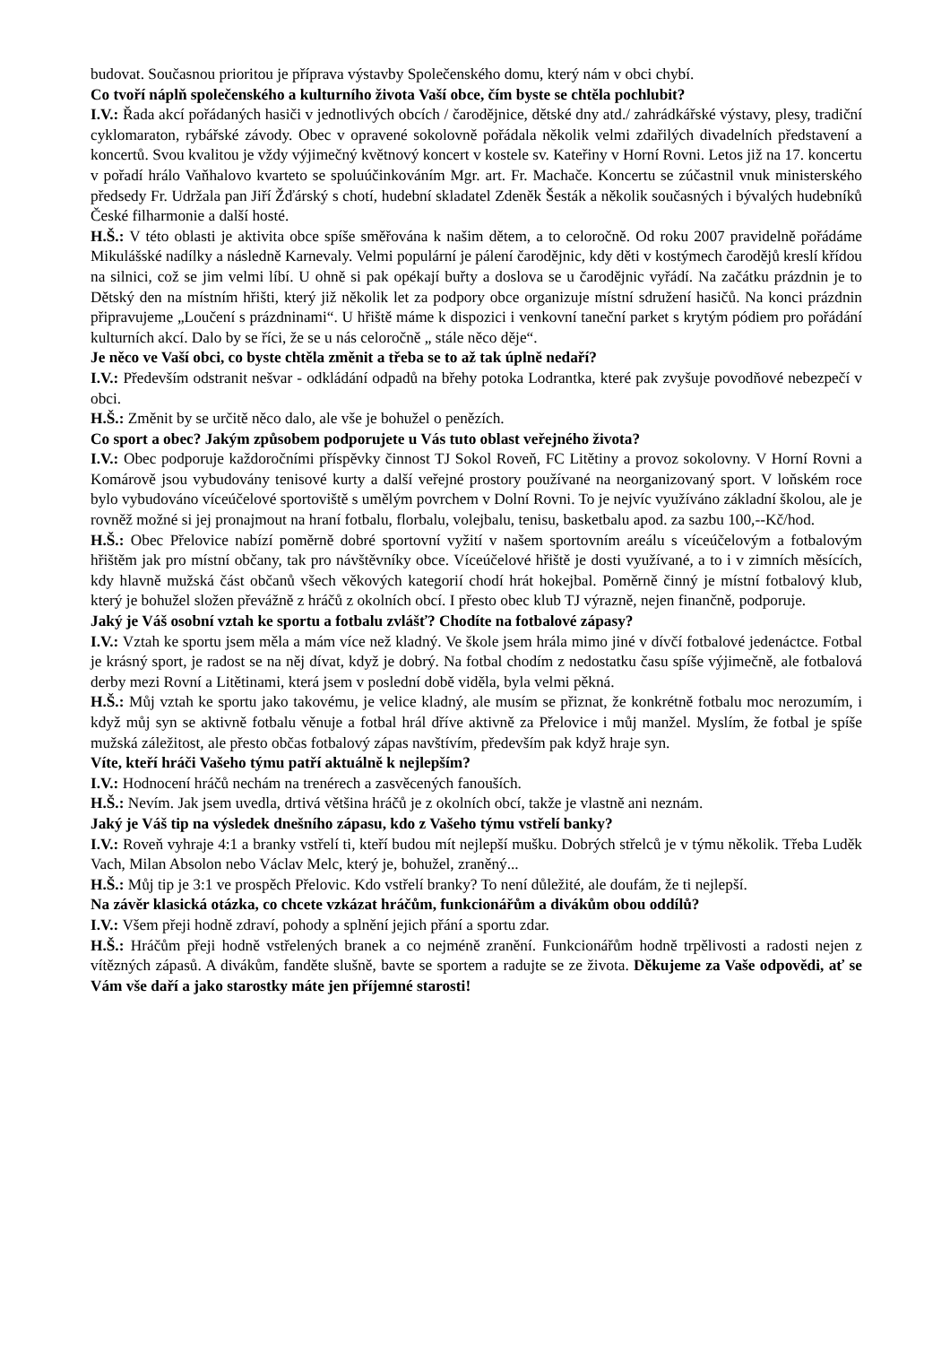budovat. Současnou prioritou je příprava výstavby Společenského domu, který nám v obci chybí.
Co tvoří náplň společenského a kulturního života Vaší obce, čím byste se chtěla pochlubit?
I.V.: Řada akcí pořádaných hasiči v jednotlivých obcích / čarodějnice, dětské dny atd./ zahrádkářské výstavy, plesy, tradiční cyklomaraton, rybářské závody. Obec v opravené sokolovně pořádala několik velmi zdařilých divadelních představení a koncertů. Svou kvalitou je vždy výjimečný květnový koncert v kostele sv. Kateřiny v Horní Rovni. Letos již na 17. koncertu v pořadí hrálo Vaňhalovo kvarteto se spoluúčinkováním Mgr. art. Fr. Machače. Koncertu se zúčastnil vnuk ministerského předsedy Fr. Udržala pan Jiří Žďárský s chotí, hudební skladatel Zdeněk Šesták a několik současných i bývalých hudebníků České filharmonie a další hosté.
H.Š.: V této oblasti je aktivita obce spíše směřována k našim dětem, a to celoročně. Od roku 2007 pravidelně pořádáme Mikulášské nadílky a následně Karnevaly. Velmi populární je pálení čarodějnic, kdy děti v kostýmech čarodějů kreslí křídou na silnici, což se jim velmi líbí. U ohně si pak opékají buřty a doslova se u čarodějnic vyřádí. Na začátku prázdnin je to Dětský den na místním hřišti, který již několik let za podpory obce organizuje místní sdružení hasičů. Na konci prázdnin připravujeme „Loučení s prázdninami“. U hřiště máme k dispozici i venkovní taneční parket s krytým pódiem pro pořádání kulturních akcí. Dalo by se říci, že se u nás celoročně „ stále něco děje“.
Je něco ve Vaší obci, co byste chtěla změnit a třeba se to až tak úplně nedaří?
I.V.: Především odstranit nešvar - odkládání odpadů na břehy potoka Lodrantka, které pak zvyšuje povodňové nebezpečí v obci.
H.Š.: Změnit by se určitě něco dalo, ale vše je bohužel o penězích.
Co sport a obec? Jakým způsobem podporujete u Vás tuto oblast veřejného života?
I.V.: Obec podporuje každoročními příspěvky činnost TJ Sokol Roveň, FC Litětiny a provoz sokolovny. V Horní Rovni a Komárově jsou vybudovány tenisové kurty a další veřejné prostory používané na neorganizovaný sport. V loňském roce bylo vybudováno víceúčelové sportoviště s umělým povrchem v Dolní Rovni. To je nejvíc využíváno základní školou, ale je rovněž možné si jej pronajmout na hraní fotbalu, florbalu, volejbalu, tenisu, basketbalu apod. za sazbu 100,--Kč/hod.
H.Š.: Obec Přelovice nabízí poměrně dobré sportovní vyžití v našem sportovním areálu s víceúčelovým a fotbalovým hřištěm jak pro místní občany, tak pro návštěvníky obce. Víceúčelové hřiště je dosti využívané, a to i v zimních měsících, kdy hlavně mužská část občanů všech věkových kategorií chodí hrát hokejbal. Poměrně činný je místní fotbalový klub, který je bohužel složen převážně z hráčů z okolních obcí. I přesto obec klub TJ výrazně, nejen finančně, podporuje.
Jaký je Váš osobní vztah ke sportu a fotbalu zvlášť? Chodíte na fotbalové zápasy?
I.V.: Vztah ke sportu jsem měla a mám více než kladný. Ve škole jsem hrála mimo jiné v dívčí fotbalové jedenáctce. Fotbal je krásný sport, je radost se na něj dívat, když je dobrý. Na fotbal chodím z nedostatku času spíše výjimečně, ale fotbalová derby mezi Rovní a Litětinami, která jsem v poslední době viděla, byla velmi pěkná.
H.Š.: Můj vztah ke sportu jako takovému, je velice kladný, ale musím se přiznat, že konkrétně fotbalu moc nerozumím, i když můj syn se aktivně fotbalu věnuje a fotbal hrál dříve aktivně za Přelovice i můj manžel. Myslím, že fotbal je spíše mužská záležitost, ale přesto občas fotbalový zápas navštívím, především pak když hraje syn.
Víte, kteří hráči Vašeho týmu patří aktuálně k nejlepším?
I.V.: Hodnocení hráčů nechám na trenérech a zasvěcených fanouších.
H.Š.: Nevím. Jak jsem uvedla, drtivá většina hráčů je z okolních obcí, takže je vlastně ani neznám.
Jaký je Váš tip na výsledek dnešního zápasu, kdo z Vašeho týmu vstřelí banky?
I.V.: Roveň vyhraje 4:1 a branky vstřelí ti, kteří budou mít nejlepší mušku. Dobrých střelců je v týmu několik. Třeba Luděk Vach, Milan Absolon nebo Václav Melc, který je, bohužel, zraněný...
H.Š.: Můj tip je 3:1 ve prospěch Přelovic. Kdo vstřelí branky? To není důležité, ale doufám, že ti nejlepší.
Na závěr klasická otázka, co chcete vzkázat hráčům, funkcionářům a divákům obou oddílů?
I.V.: Všem přeji hodně zdraví, pohody a splnění jejich přání a sportu zdar.
H.Š.: Hráčům přeji hodně vstřelených branek a co nejméně zranění. Funkcionářům hodně trpělivosti a radosti nejen z vítězných zápasů. A divákům, fanděte slušně, bavte se sportem a radujte se ze života. Děkujeme za Vaše odpovědi, ať se Vám vše daří a jako starostky máte jen příjemné starosti!